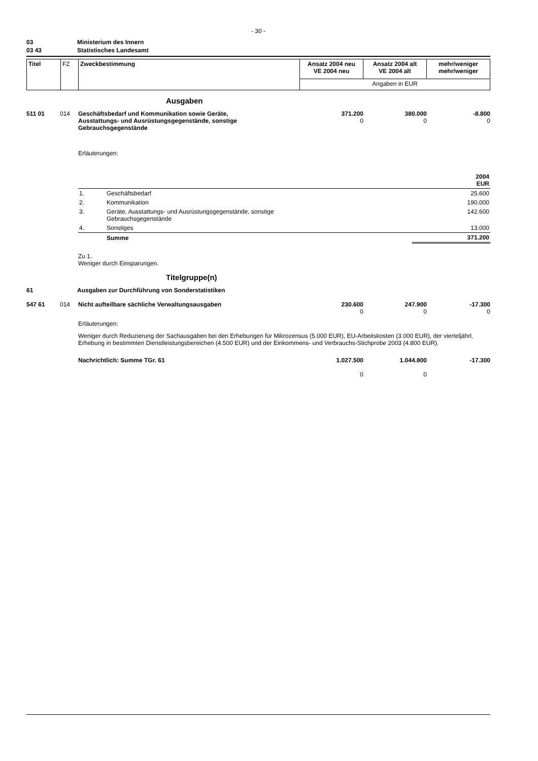- 30 -
03 Ministerium des Innern
03 43 Statistisches Landesamt
| Titel | FZ | Zweckbestimmung | Ansatz 2004 neu VE 2004 neu | Ansatz 2004 alt VE 2004 alt | mehr/weniger mehr/weniger |
| | | | Angaben in EUR | | |
Ausgaben
| 511 01 | 014 | Geschäftsbedarf und Kommunikation sowie Geräte, Ausstattungs- und Ausrüstungsgegenstände, sonstige Gebrauchsgegenstände | 371.200 0 | 380.000 0 | -8.800 0 |
Erläuterungen:
| | | 2004 EUR |
| 1. | Geschäftsbedarf | 25.600 |
| 2. | Kommunikation | 190.000 |
| 3. | Geräte, Ausstattungs- und Ausrüstungsgegenstände, sonstige Gebrauchsgegenstände | 142.600 |
| 4. | Sonstiges | 13.000 |
| | Summe | 371.200 |
Zu 1.
Weniger durch Einsparungen.
Titelgruppe(n)
61 Ausgaben zur Durchführung von Sonderstatistiken
| 547 61 | 014 | Nicht aufteilbare sächliche Verwaltungsausgaben | 230.600 0 | 247.900 0 | -17.300 0 |
Erläuterungen:
Weniger durch Reduzierung der Sachausgaben bei den Erhebungen für Mikrozensus (5.000 EUR), EU-Arbeitskosten (3.000 EUR), der vierteljährl. Erhebung in bestimmten Dienstleistungsbereichen (4.500 EUR) und der Einkommens- und Verbrauchs-Stichprobe 2003 (4.800 EUR).
| | Nachrichtlich: Summe TGr. 61 | 1.027.500 0 | 1.044.800 0 | -17.300 |